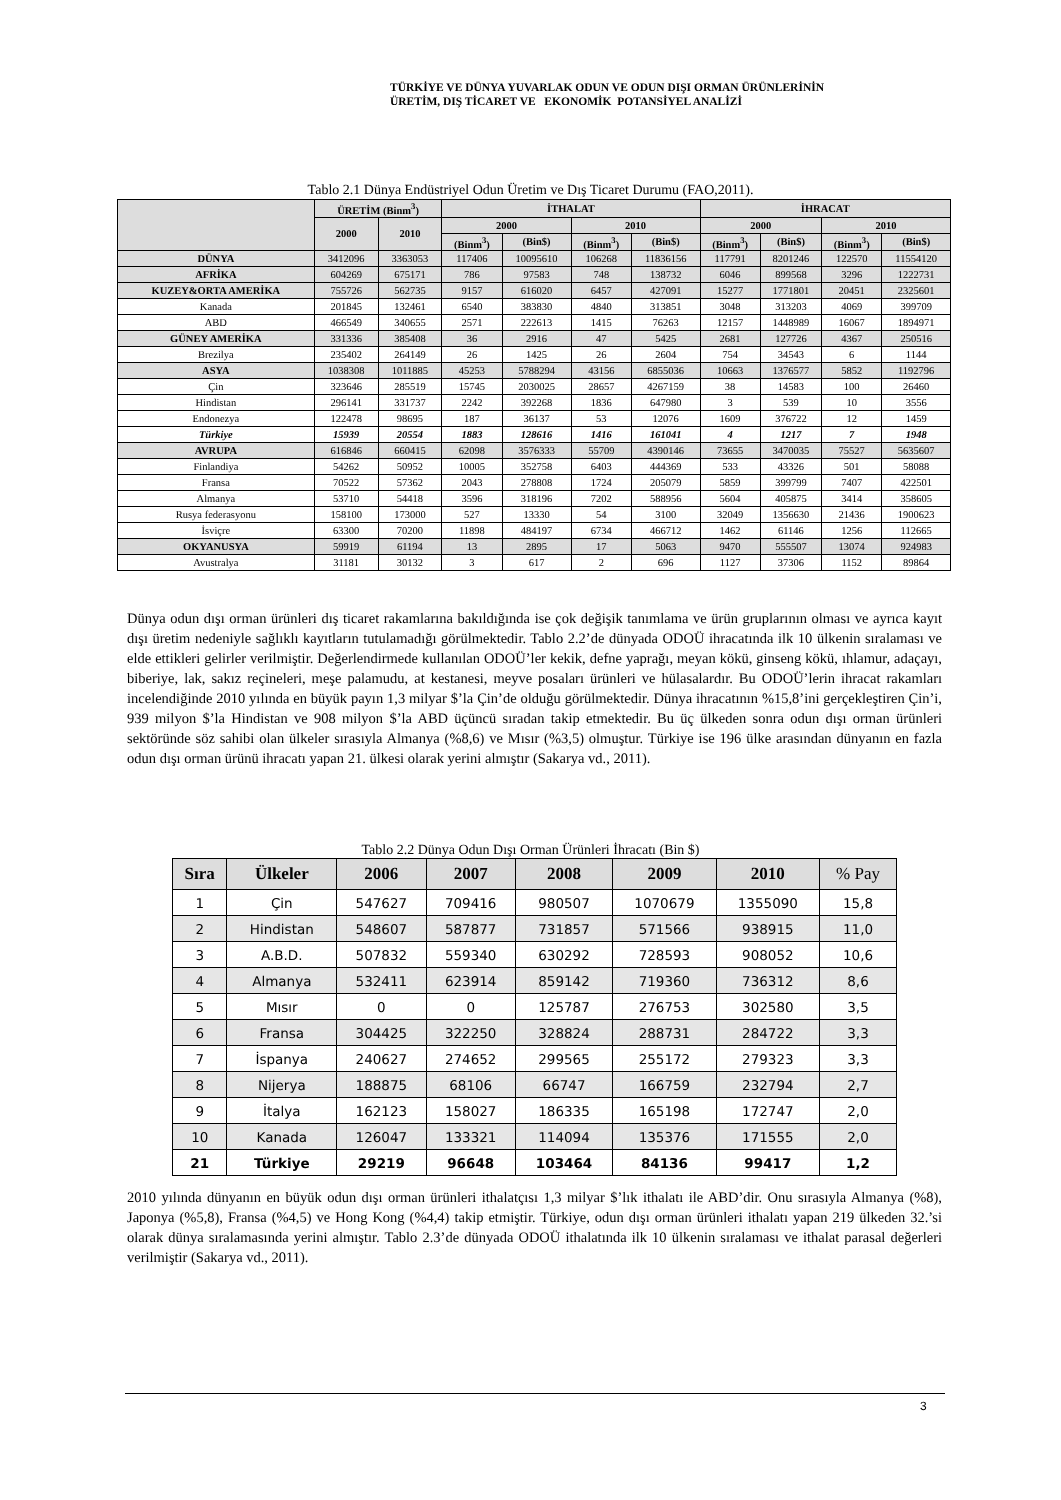TÜRKİYE VE DÜNYA YUVARLAK ODUN VE ODUN DIŞI ORMAN ÜRÜNLERİNİN
ÜRETİM, DIŞ TİCARET VE EKONOMİK POTANSİYEL ANALİZİ
Tablo 2.1 Dünya Endüstriyel Odun Üretim ve Dış Ticaret Durumu (FAO,2011).
| | ÜRETİM (Binm<sup>3</sup>) | | İTHALAT | | | | İHRACAT | | | |
| --- | --- | --- | --- | --- | --- | --- | --- | --- | --- | --- |
| | 2000 | 2010 | 2000 | | 2010 | | 2000 | | 2010 | |
| | | | (Binm<sup>3</sup>) | (Bin$) | (Binm<sup>3</sup>) | (Bin$) | (Binm<sup>3</sup>) | (Bin$) | (Binm<sup>3</sup>) | (Bin$) |
| DÜNYA | 3412096 | 3363053 | 117406 | 10095610 | 106268 | 11836156 | 117791 | 8201246 | 122570 | 11554120 |
| AFRİKA | 604269 | 675171 | 786 | 97583 | 748 | 138732 | 6046 | 899568 | 3296 | 1222731 |
| KUZEY&ORTA AMERİKA | 755726 | 562735 | 9157 | 616020 | 6457 | 427091 | 15277 | 1771801 | 20451 | 2325601 |
| Kanada | 201845 | 132461 | 6540 | 383830 | 4840 | 313851 | 3048 | 313203 | 4069 | 399709 |
| ABD | 466549 | 340655 | 2571 | 222613 | 1415 | 76263 | 12157 | 1448989 | 16067 | 1894971 |
| GÜNEY AMERİKA | 331336 | 385408 | 36 | 2916 | 47 | 5425 | 2681 | 127726 | 4367 | 250516 |
| Brezilya | 235402 | 264149 | 26 | 1425 | 26 | 2604 | 754 | 34543 | 6 | 1144 |
| ASYA | 1038308 | 1011885 | 45253 | 5788294 | 43156 | 6855036 | 10663 | 1376577 | 5852 | 1192796 |
| Çin | 323646 | 285519 | 15745 | 2030025 | 28657 | 4267159 | 38 | 14583 | 100 | 26460 |
| Hindistan | 296141 | 331737 | 2242 | 392268 | 1836 | 647980 | 3 | 539 | 10 | 3556 |
| Endonezya | 122478 | 98695 | 187 | 36137 | 53 | 12076 | 1609 | 376722 | 12 | 1459 |
| Türkiye | 15939 | 20554 | 1883 | 128616 | 1416 | 161041 | 4 | 1217 | 7 | 1948 |
| AVRUPA | 616846 | 660415 | 62098 | 3576333 | 55709 | 4390146 | 73655 | 3470035 | 75527 | 5635607 |
| Finlandiya | 54262 | 50952 | 10005 | 352758 | 6403 | 444369 | 533 | 43326 | 501 | 58088 |
| Fransa | 70522 | 57362 | 2043 | 278808 | 1724 | 205079 | 5859 | 399799 | 7407 | 422501 |
| Almanya | 53710 | 54418 | 3596 | 318196 | 7202 | 588956 | 5604 | 405875 | 3414 | 358605 |
| Rusya federasyonu | 158100 | 173000 | 527 | 13330 | 54 | 3100 | 32049 | 1356630 | 21436 | 1900623 |
| İsviçre | 63300 | 70200 | 11898 | 484197 | 6734 | 466712 | 1462 | 61146 | 1256 | 112665 |
| OKYANUSYA | 59919 | 61194 | 13 | 2895 | 17 | 5063 | 9470 | 555507 | 13074 | 924983 |
| Avustralya | 31181 | 30132 | 3 | 617 | 2 | 696 | 1127 | 37306 | 1152 | 89864 |
Dünya odun dışı orman ürünleri dış ticaret rakamlarına bakıldığında ise çok değişik tanımlama ve ürün gruplarının olması ve ayrıca kayıt dışı üretim nedeniyle sağlıklı kayıtların tutulamadığı görülmektedir. Tablo 2.2’de dünyada ODOÜ ihracatında ilk 10 ülkenin sıralaması ve elde ettikleri gelirler verilmiştir. Değerlendirmede kullanılan ODOÜ’ler kekik, defne yaprağı, meyan kökü, ginseng kökü, ıhlamur, adaçayı, biberiye, lak, sakız reçineleri, meşe palamudu, at kestanesi, meyve posaları ürünleri ve hülasalardır. Bu ODOÜ’lerin ihracat rakamları incelendiğinde 2010 yılında en büyük payın 1,3 milyar $’la Çin’de olduğu görülmektedir. Dünya ihracatının %15,8’ini gerçekleştiren Çin’i, 939 milyon $’la Hindistan ve 908 milyon $’la ABD üçüncü sıradan takip etmektedir. Bu üç ülkeden sonra odun dışı orman ürünleri sektöründe söz sahibi olan ülkeler sırasıyla Almanya (%8,6) ve Mısır (%3,5) olmuştur. Türkiye ise 196 ülke arasından dünyanın en fazla odun dışı orman ürünü ihracatı yapan 21. ülkesi olarak yerini almıştır (Sakarya vd., 2011).
Tablo 2.2 Dünya Odun Dışı Orman Ürünleri İhracatı (Bin $)
| Sıra | Ülkeler | 2006 | 2007 | 2008 | 2009 | 2010 | % Pay |
| --- | --- | --- | --- | --- | --- | --- | --- |
| 1 | Çin | 547627 | 709416 | 980507 | 1070679 | 1355090 | 15,8 |
| 2 | Hindistan | 548607 | 587877 | 731857 | 571566 | 938915 | 11,0 |
| 3 | A.B.D. | 507832 | 559340 | 630292 | 728593 | 908052 | 10,6 |
| 4 | Almanya | 532411 | 623914 | 859142 | 719360 | 736312 | 8,6 |
| 5 | Mısır | 0 | 0 | 125787 | 276753 | 302580 | 3,5 |
| 6 | Fransa | 304425 | 322250 | 328824 | 288731 | 284722 | 3,3 |
| 7 | İspanya | 240627 | 274652 | 299565 | 255172 | 279323 | 3,3 |
| 8 | Nijerya | 188875 | 68106 | 66747 | 166759 | 232794 | 2,7 |
| 9 | İtalya | 162123 | 158027 | 186335 | 165198 | 172747 | 2,0 |
| 10 | Kanada | 126047 | 133321 | 114094 | 135376 | 171555 | 2,0 |
| 21 | Türkiye | 29219 | 96648 | 103464 | 84136 | 99417 | 1,2 |
2010 yılında dünyanın en büyük odun dışı orman ürünleri ithalatçısı 1,3 milyar $’lık ithalatı ile ABD’dir. Onu sırasıyla Almanya (%8), Japonya (%5,8), Fransa (%4,5) ve Hong Kong (%4,4) takip etmiştir. Türkiye, odun dışı orman ürünleri ithalatı yapan 219 ülkeden 32.’si olarak dünya sıralamasında yerini almıştır. Tablo 2.3’de dünyada ODOÜ ithalatında ilk 10 ülkenin sıralaması ve ithalat parasal değerleri verilmiştir (Sakarya vd., 2011).
3